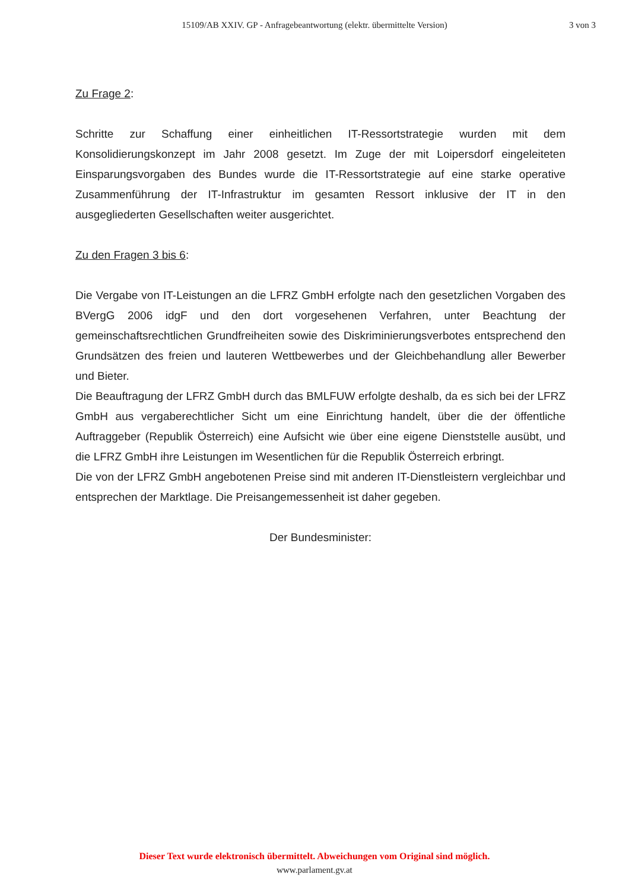15109/AB XXIV. GP - Anfragebeantwortung (elektr. übermittelte Version)
3 von 3
Zu Frage 2:
Schritte zur Schaffung einer einheitlichen IT-Ressortstrategie wurden mit dem Konsolidierungskonzept im Jahr 2008 gesetzt. Im Zuge der mit Loipersdorf eingeleiteten Einsparungsvorgaben des Bundes wurde die IT-Ressortstrategie auf eine starke operative Zusammenführung der IT-Infrastruktur im gesamten Ressort inklusive der IT in den ausgegliederten Gesellschaften weiter ausgerichtet.
Zu den Fragen 3 bis 6:
Die Vergabe von IT-Leistungen an die LFRZ GmbH erfolgte nach den gesetzlichen Vorgaben des BVergG 2006 idgF und den dort vorgesehenen Verfahren, unter Beachtung der gemeinschaftsrechtlichen Grundfreiheiten sowie des Diskriminierungsverbotes entsprechend den Grundsätzen des freien und lauteren Wettbewerbes und der Gleichbehandlung aller Bewerber und Bieter.
Die Beauftragung der LFRZ GmbH durch das BMLFUW erfolgte deshalb, da es sich bei der LFRZ GmbH aus vergaberechtlicher Sicht um eine Einrichtung handelt, über die der öffentliche Auftraggeber (Republik Österreich) eine Aufsicht wie über eine eigene Dienststelle ausübt, und die LFRZ GmbH ihre Leistungen im Wesentlichen für die Republik Österreich erbringt.
Die von der LFRZ GmbH angebotenen Preise sind mit anderen IT-Dienstleistern vergleichbar und entsprechen der Marktlage. Die Preisangemessenheit ist daher gegeben.
Der Bundesminister:
Dieser Text wurde elektronisch übermittelt. Abweichungen vom Original sind möglich.
www.parlament.gv.at